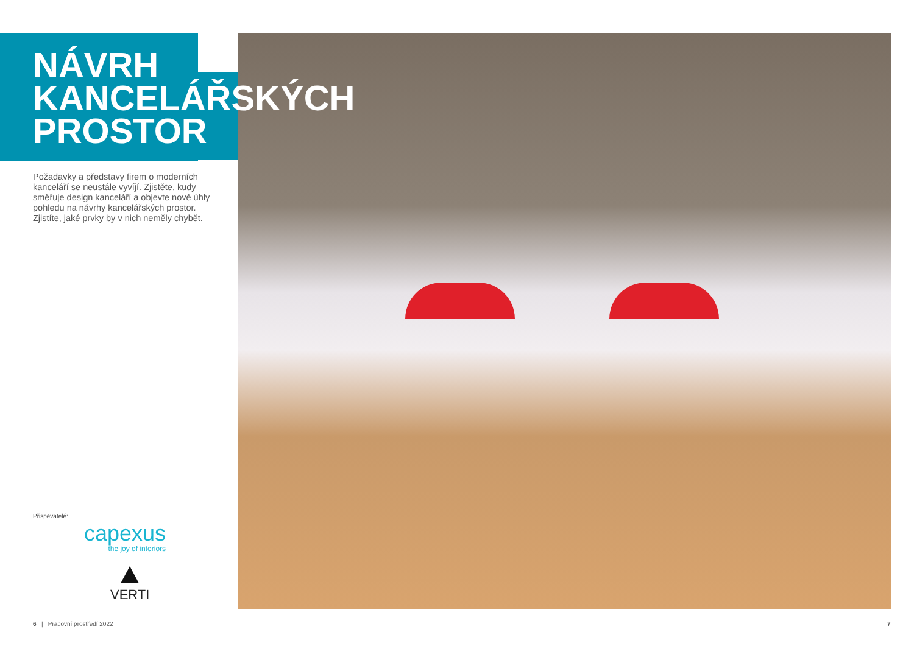NÁVRH
KANCELÁŘSKÝCH
PROSTOR
Požadavky a představy firem o moderních kanceláří se neustále vyvíjí. Zjistěte, kudy směřuje design kanceláří a objevte nové úhly pohledu na návrhy kancelářských prostor. Zjistíte, jaké prvky by v nich neměly chybět.
Přispěvatelé:
capexus
the joy of interiors
VERTI
6 | Pracovní prostředí 2022
7